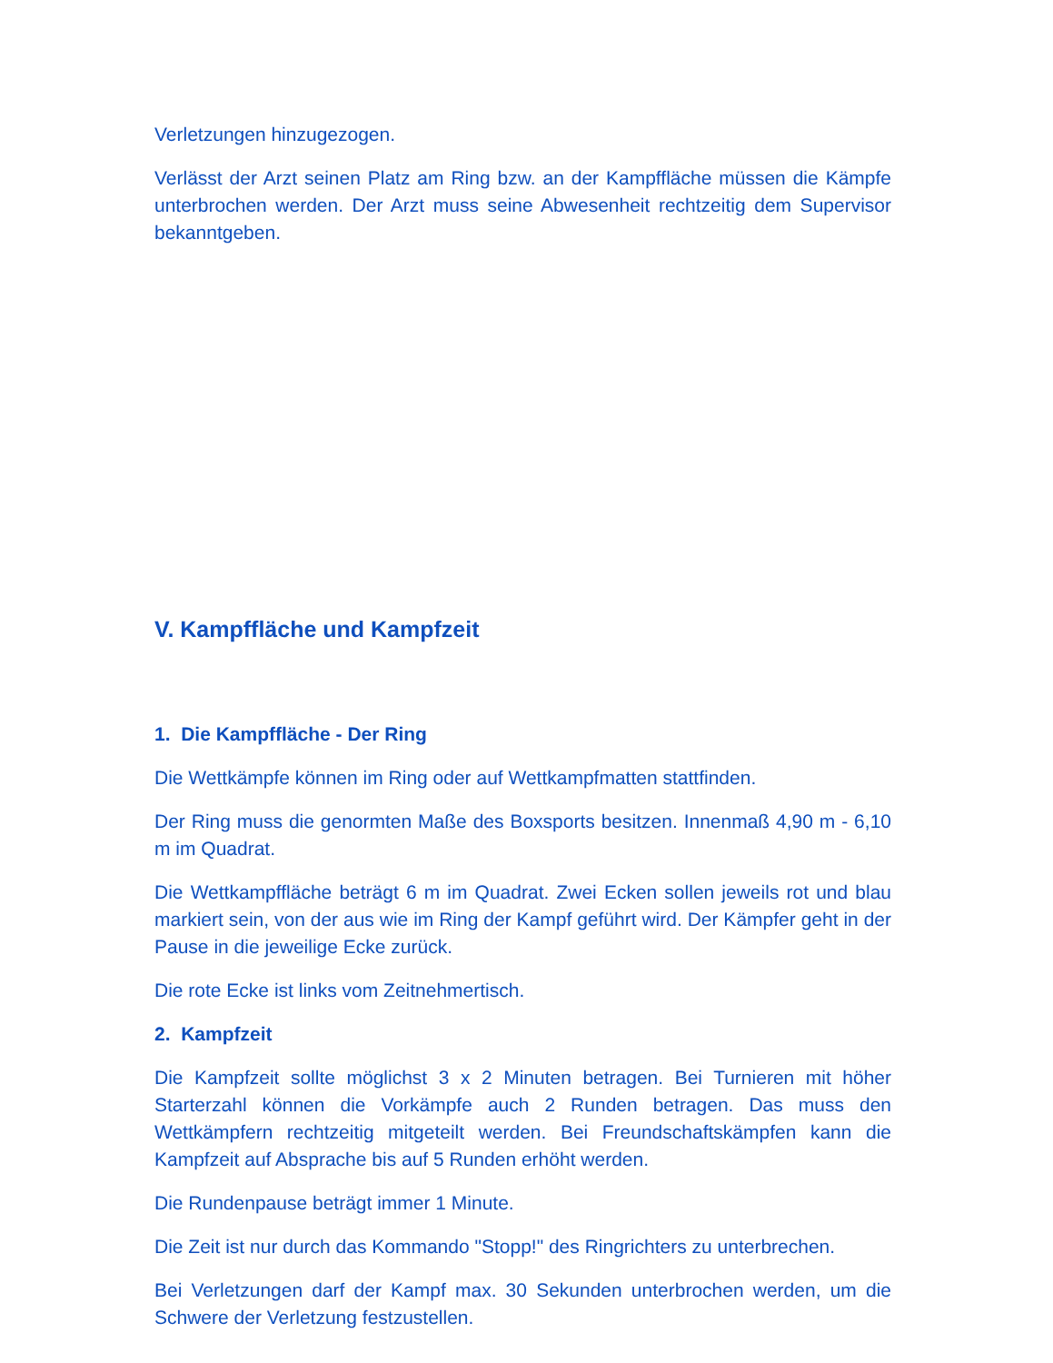Verletzungen hinzugezogen.
Verlässt der Arzt seinen Platz am Ring bzw. an der Kampffläche müssen die Kämpfe unterbrochen werden. Der Arzt muss seine Abwesenheit rechtzeitig dem Supervisor bekanntgeben.
V. Kampffläche und Kampfzeit
1. Die Kampffläche - Der Ring
Die Wettkämpfe können im Ring oder auf Wettkampfmatten stattfinden.
Der Ring muss die genormten Maße des Boxsports besitzen. Innenmaß 4,90 m - 6,10 m im Quadrat.
Die Wettkampffläche beträgt 6 m im Quadrat. Zwei Ecken sollen jeweils rot und blau markiert sein, von der aus wie im Ring der Kampf geführt wird. Der Kämpfer geht in der Pause in die jeweilige Ecke zurück.
Die rote Ecke ist links vom Zeitnehmertisch.
2. Kampfzeit
Die Kampfzeit sollte möglichst 3 x 2 Minuten betragen. Bei Turnieren mit höher Starterzahl können die Vorkämpfe auch 2 Runden betragen. Das muss den Wettkämpfern rechtzeitig mitgeteilt werden. Bei Freundschaftskämpfen kann die Kampfzeit auf Absprache bis auf 5 Runden erhöht werden.
Die Rundenpause beträgt immer 1 Minute.
Die Zeit ist nur durch das Kommando "Stopp!" des Ringrichters zu unterbrechen.
Bei Verletzungen darf der Kampf max. 30 Sekunden unterbrochen werden, um die Schwere der Verletzung festzustellen.